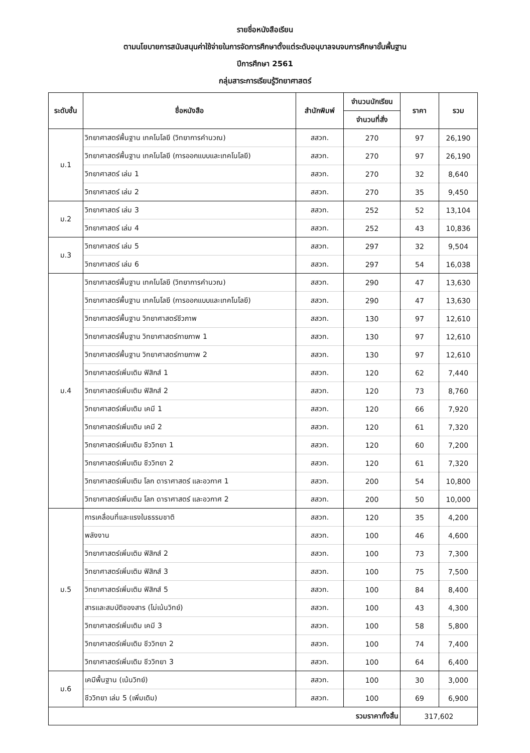รายชื่อหนังสือเรียน
ตามนโยบายการสนับสนุนค่าใช้จ่ายในการจัดการศึกษาตั้งแต่ระดับอนุบาลจนจบการศึกษาขั้นพื้นฐาน
ปีการศึกษา 2561
กลุ่มสาระการเรียนรู้วิทยาศาสตร์
| ระดับชั้น | ชื่อหนังสือ | สำนักพิมพ์ | จำนวนนักเรียน | ราคา | รวม |
| --- | --- | --- | --- | --- | --- |
| | | | จำนวนที่สั่ง | | |
| ม.1 | วิทยาศาสตร์พื้นฐาน เทคโนโลยี (วิทยาการคำนวณ) | สสวท. | 270 | 97 | 26,190 |
| | วิทยาศาสตร์พื้นฐาน เทคโนโลยี (การออกแบบและเทคโนโลยี) | สสวท. | 270 | 97 | 26,190 |
| | วิทยาศาสตร์ เล่ม 1 | สสวท. | 270 | 32 | 8,640 |
| | วิทยาศาสตร์ เล่ม 2 | สสวท. | 270 | 35 | 9,450 |
| ม.2 | วิทยาศาสตร์ เล่ม 3 | สสวท. | 252 | 52 | 13,104 |
| | วิทยาศาสตร์ เล่ม 4 | สสวท. | 252 | 43 | 10,836 |
| ม.3 | วิทยาศาสตร์ เล่ม 5 | สสวท. | 297 | 32 | 9,504 |
| | วิทยาศาสตร์ เล่ม 6 | สสวท. | 297 | 54 | 16,038 |
| ม.4 | วิทยาศาสตร์พื้นฐาน เทคโนโลยี (วิทยาการคำนวณ) | สสวท. | 290 | 47 | 13,630 |
| | วิทยาศาสตร์พื้นฐาน เทคโนโลยี (การออกแบบและเทคโนโลยี) | สสวท. | 290 | 47 | 13,630 |
| | วิทยาศาสตร์พื้นฐาน วิทยาศาสตร์ชีวภาพ | สสวท. | 130 | 97 | 12,610 |
| | วิทยาศาสตร์พื้นฐาน วิทยาศาสตร์กายภาพ 1 | สสวท. | 130 | 97 | 12,610 |
| | วิทยาศาสตร์พื้นฐาน วิทยาศาสตร์กายภาพ 2 | สสวท. | 130 | 97 | 12,610 |
| | วิทยาศาสตร์เพิ่มเติม ฟิสิกส์ 1 | สสวท. | 120 | 62 | 7,440 |
| | วิทยาศาสตร์เพิ่มเติม ฟิสิกส์ 2 | สสวท. | 120 | 73 | 8,760 |
| | วิทยาศาสตร์เพิ่มเติม เคมี 1 | สสวท. | 120 | 66 | 7,920 |
| | วิทยาศาสตร์เพิ่มเติม เคมี 2 | สสวท. | 120 | 61 | 7,320 |
| | วิทยาศาสตร์เพิ่มเติม ชีววิทยา 1 | สสวท. | 120 | 60 | 7,200 |
| | วิทยาศาสตร์เพิ่มเติม ชีววิทยา 2 | สสวท. | 120 | 61 | 7,320 |
| | วิทยาศาสตร์เพิ่มเติม โลก ดาราศาสตร์ และอวกาศ 1 | สสวท. | 200 | 54 | 10,800 |
| | วิทยาศาสตร์เพิ่มเติม โลก ดาราศาสตร์ และอวกาศ 2 | สสวท. | 200 | 50 | 10,000 |
| ม.5 | การเคลื่อนที่และแรงในธรรมชาติ | สสวท. | 120 | 35 | 4,200 |
| | พลังงาน | สสวท. | 100 | 46 | 4,600 |
| | วิทยาศาสตร์เพิ่มเติม ฟิสิกส์ 2 | สสวท. | 100 | 73 | 7,300 |
| | วิทยาศาสตร์เพิ่มเติม ฟิสิกส์ 3 | สสวท. | 100 | 75 | 7,500 |
| | วิทยาศาสตร์เพิ่มเติม ฟิสิกส์ 5 | สสวท. | 100 | 84 | 8,400 |
| | สารและสมบัติของสาร (ไม่เน้นวิทย์) | สสวท. | 100 | 43 | 4,300 |
| | วิทยาศาสตร์เพิ่มเติม เคมี 3 | สสวท. | 100 | 58 | 5,800 |
| | วิทยาศาสตร์เพิ่มเติม ชีววิทยา 2 | สสวท. | 100 | 74 | 7,400 |
| | วิทยาศาสตร์เพิ่มเติม ชีววิทยา 3 | สสวท. | 100 | 64 | 6,400 |
| ม.6 | เคมีพื้นฐาน (เน้นวิทย์) | สสวท. | 100 | 30 | 3,000 |
| | ชีววิทยา เล่ม 5 (เพิ่มเติม) | สสวท. | 100 | 69 | 6,900 |
| รวมราคาทั้งสิ้น | | | | 317,602 | |